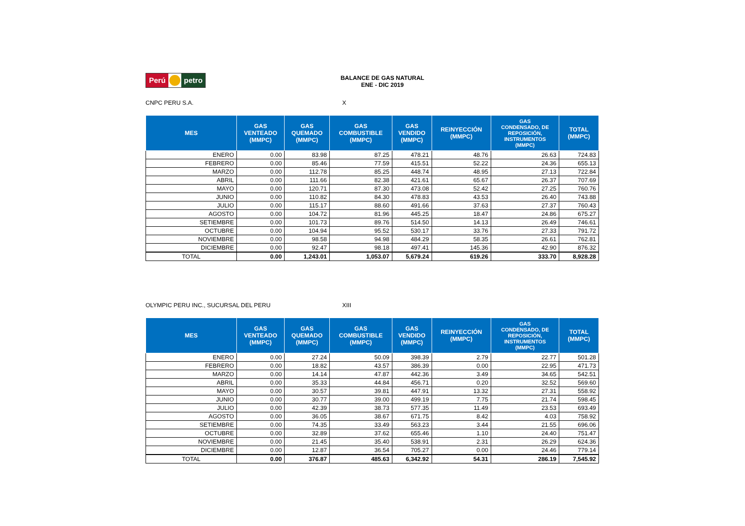Perú petro
BALANCE DE GAS NATURAL
ENE - DIC 2019
CNPC PERU S.A. X
| MES | GAS VENTEADO (MMPC) | GAS QUEMADO (MMPC) | GAS COMBUSTIBLE (MMPC) | GAS VENDIDO (MMPC) | REINYECCIÓN (MMPC) | GAS CONDENSADO, DE REPOSICIÓN, INSTRUMENTOS (MMPC) | TOTAL (MMPC) |
| --- | --- | --- | --- | --- | --- | --- | --- |
| ENERO | 0.00 | 83.98 | 87.25 | 478.21 | 48.76 | 26.63 | 724.83 |
| FEBRERO | 0.00 | 85.46 | 77.59 | 415.51 | 52.22 | 24.36 | 655.13 |
| MARZO | 0.00 | 112.78 | 85.25 | 448.74 | 48.95 | 27.13 | 722.84 |
| ABRIL | 0.00 | 111.66 | 82.38 | 421.61 | 65.67 | 26.37 | 707.69 |
| MAYO | 0.00 | 120.71 | 87.30 | 473.08 | 52.42 | 27.25 | 760.76 |
| JUNIO | 0.00 | 110.82 | 84.30 | 478.83 | 43.53 | 26.40 | 743.88 |
| JULIO | 0.00 | 115.17 | 88.60 | 491.66 | 37.63 | 27.37 | 760.43 |
| AGOSTO | 0.00 | 104.72 | 81.96 | 445.25 | 18.47 | 24.86 | 675.27 |
| SETIEMBRE | 0.00 | 101.73 | 89.76 | 514.50 | 14.13 | 26.49 | 746.61 |
| OCTUBRE | 0.00 | 104.94 | 95.52 | 530.17 | 33.76 | 27.33 | 791.72 |
| NOVIEMBRE | 0.00 | 98.58 | 94.98 | 484.29 | 58.35 | 26.61 | 762.81 |
| DICIEMBRE | 0.00 | 92.47 | 98.18 | 497.41 | 145.36 | 42.90 | 876.32 |
| TOTAL | 0.00 | 1,243.01 | 1,053.07 | 5,679.24 | 619.26 | 333.70 | 8,928.28 |
OLYMPIC PERU INC., SUCURSAL DEL PERU XIII
| MES | GAS VENTEADO (MMPC) | GAS QUEMADO (MMPC) | GAS COMBUSTIBLE (MMPC) | GAS VENDIDO (MMPC) | REINYECCIÓN (MMPC) | GAS CONDENSADO, DE REPOSICIÓN, INSTRUMENTOS (MMPC) | TOTAL (MMPC) |
| --- | --- | --- | --- | --- | --- | --- | --- |
| ENERO | 0.00 | 27.24 | 50.09 | 398.39 | 2.79 | 22.77 | 501.28 |
| FEBRERO | 0.00 | 18.82 | 43.57 | 386.39 | 0.00 | 22.95 | 471.73 |
| MARZO | 0.00 | 14.14 | 47.87 | 442.36 | 3.49 | 34.65 | 542.51 |
| ABRIL | 0.00 | 35.33 | 44.84 | 456.71 | 0.20 | 32.52 | 569.60 |
| MAYO | 0.00 | 30.57 | 39.81 | 447.91 | 13.32 | 27.31 | 558.92 |
| JUNIO | 0.00 | 30.77 | 39.00 | 499.19 | 7.75 | 21.74 | 598.45 |
| JULIO | 0.00 | 42.39 | 38.73 | 577.35 | 11.49 | 23.53 | 693.49 |
| AGOSTO | 0.00 | 36.05 | 38.67 | 671.75 | 8.42 | 4.03 | 758.92 |
| SETIEMBRE | 0.00 | 74.35 | 33.49 | 563.23 | 3.44 | 21.55 | 696.06 |
| OCTUBRE | 0.00 | 32.89 | 37.62 | 655.46 | 1.10 | 24.40 | 751.47 |
| NOVIEMBRE | 0.00 | 21.45 | 35.40 | 538.91 | 2.31 | 26.29 | 624.36 |
| DICIEMBRE | 0.00 | 12.87 | 36.54 | 705.27 | 0.00 | 24.46 | 779.14 |
| TOTAL | 0.00 | 376.87 | 485.63 | 6,342.92 | 54.31 | 286.19 | 7,545.92 |